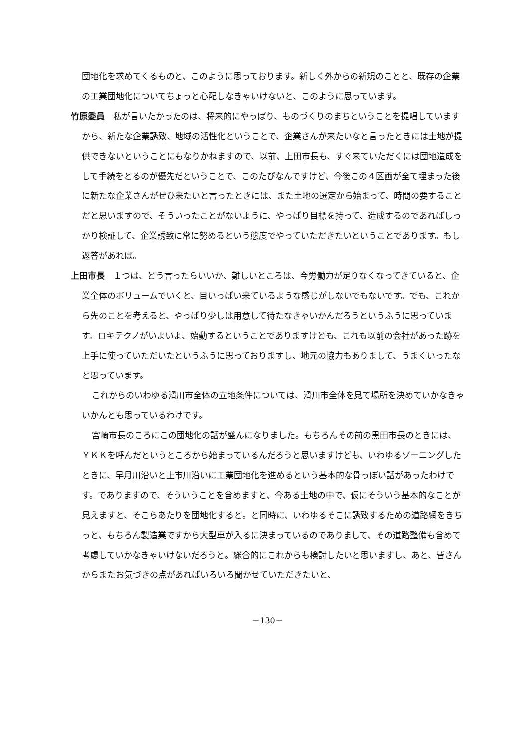団地化を求めてくるものと、このように思っております。新しく外からの新規のことと、既存の企業の工業団地化についてちょっと心配しなきゃいけないと、このように思っています。
竹原委員　私が言いたかったのは、将来的にやっぱり、ものづくりのまちということを提唱していますから、新たな企業誘致、地域の活性化ということで、企業さんが来たいなと言ったときには土地が提供できないということにもなりかねますので、以前、上田市長も、すぐ来ていただくには団地造成をして手続をとるのが優先だということで、このたびなんですけど、今後この４区画が全て埋まった後に新たな企業さんがぜひ来たいと言ったときには、また土地の選定から始まって、時間の要することだと思いますので、そういったことがないように、やっぱり目標を持って、造成するのであればしっかり検証して、企業誘致に常に努めるという態度でやっていただきたいということであります。もし返答があれば。
上田市長　１つは、どう言ったらいいか、難しいところは、今労働力が足りなくなってきていると、企業全体のボリュームでいくと、目いっぱい来ているような感じがしないでもないです。でも、これから先のことを考えると、やっぱり少しは用意して待たなきゃいかんだろうというふうに思っています。ロキテクノがいよいよ、始動するということでありますけども、これも以前の会社があった跡を上手に使っていただいたというふうに思っておりますし、地元の協力もありまして、うまくいったなと思っています。
これからのいわゆる滑川市全体の立地条件については、滑川市全体を見て場所を決めていかなきゃいかんとも思っているわけです。
宮崎市長のころにこの団地化の話が盛んになりました。もちろんその前の黒田市長のときには、ＹＫＫを呼んだというところから始まっているんだろうと思いますけども、いわゆるゾーニングしたときに、早月川沿いと上市川沿いに工業団地化を進めるという基本的な骨っぽい話があったわけです。でありますので、そういうことを含めますと、今ある土地の中で、仮にそういう基本的なことが見えますと、そこらあたりを団地化すると。と同時に、いわゆるそこに誘致するための道路網をきちっと、もちろん製造業ですから大型車が入るに決まっているのでありまして、その道路整備も含めて考慮していかなきゃいけないだろうと。総合的にこれからも検討したいと思いますし、あと、皆さんからまたお気づきの点があればいろいろ聞かせていただきたいと、
－130－